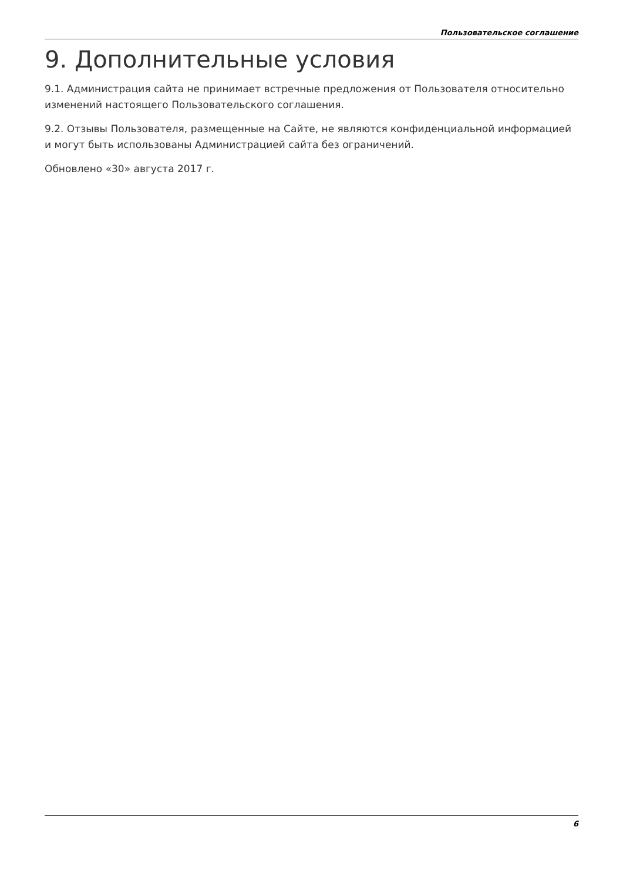Пользовательское соглашение
9. Дополнительные условия
9.1. Администрация сайта не принимает встречные предложения от Пользователя относительно изменений настоящего Пользовательского соглашения.
9.2. Отзывы Пользователя, размещенные на Сайте, не являются конфиденциальной информацией и могут быть использованы Администрацией сайта без ограничений.
Обновлено «30» августа 2017 г.
6